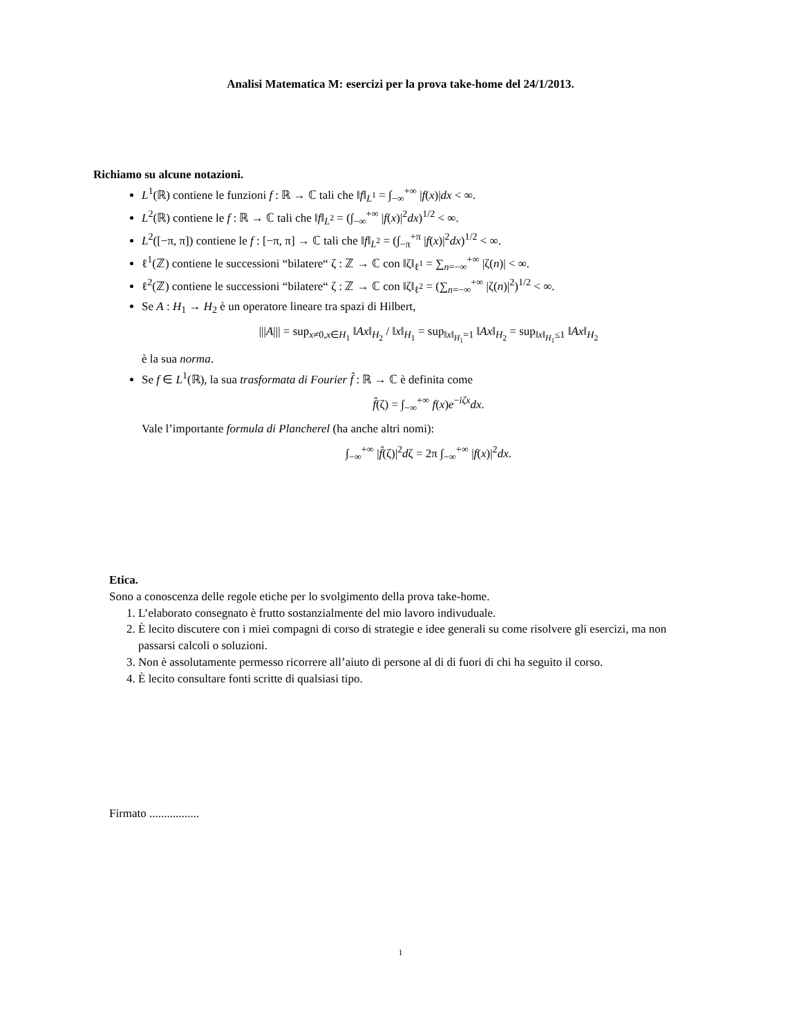Analisi Matematica M: esercizi per la prova take-home del 24/1/2013.
Richiamo su alcune notazioni.
L<sup>1</sup>(ℝ) contiene le funzioni f : ℝ → ℂ tali che ‖f‖<sub>L<sup>1</sup></sub> = ∫<sub>−∞</sub><sup>+∞</sup> |f(x)|dx < ∞.
L<sup>2</sup>(ℝ) contiene le f : ℝ → ℂ tali che ‖f‖<sub>L<sup>2</sup></sub> = (∫<sub>−∞</sub><sup>+∞</sup> |f(x)|<sup>2</sup>dx)<sup>1/2</sup> < ∞.
L<sup>2</sup>([−π, π]) contiene le f : [−π, π] → ℂ tali che ‖f‖<sub>L<sup>2</sup></sub> = (∫<sub>−π</sub><sup>+π</sup> |f(x)|<sup>2</sup>dx)<sup>1/2</sup> < ∞.
ℓ<sup>1</sup>(ℤ) contiene le successioni “bilatere“ ζ : ℤ → ℂ con ‖ζ‖<sub>ℓ<sup>1</sup></sub> = ∑<sub>n=−∞</sub><sup>+∞</sup> |ζ(n)| < ∞.
ℓ<sup>2</sup>(ℤ) contiene le successioni “bilatere“ ζ : ℤ → ℂ con ‖ζ‖<sub>ℓ<sup>2</sup></sub> = (∑<sub>n=−∞</sub><sup>+∞</sup> |ζ(n)|<sup>2</sup>)<sup>1/2</sup> < ∞.
Se A : H<sub>1</sub> → H<sub>2</sub> è un operatore lineare tra spazi di Hilbert,
|||A||| = sup<sub>x≠0,x∈H<sub>1</sub></sub> ‖Ax‖<sub>H<sub>2</sub></sub> / ‖x‖<sub>H<sub>1</sub></sub> = sup<sub>‖x‖<sub>H<sub>1</sub></sub>=1</sub> ‖Ax‖<sub>H<sub>2</sub></sub> = sup<sub>‖x‖<sub>H<sub>1</sub></sub>≤1</sub> ‖Ax‖<sub>H<sub>2</sub></sub>
è la sua norma.
Se f ∈ L<sup>1</sup>(ℝ), la sua trasformata di Fourier f̂ : ℝ → ℂ è definita come
f̂(ζ) = ∫<sub>−∞</sub><sup>+∞</sup> f(x)e<sup>−iζx</sup>dx.
Vale l’importante formula di Plancherel (ha anche altri nomi):
∫<sub>−∞</sub><sup>+∞</sup> |f̂(ζ)|<sup>2</sup>dζ = 2π ∫<sub>−∞</sub><sup>+∞</sup> |f(x)|<sup>2</sup>dx.
Etica.
Sono a conoscenza delle regole etiche per lo svolgimento della prova take-home.
1. L’elaborato consegnato è frutto sostanzialmente del mio lavoro indivuduale.
2. È lecito discutere con i miei compagni di corso di strategie e idee generali su come risolvere gli esercizi, ma non passarsi calcoli o soluzioni.
3. Non è assolutamente permesso ricorrere all’aiuto di persone al di di fuori di chi ha seguito il corso.
4. È lecito consultare fonti scritte di qualsiasi tipo.
Firmato .................
1